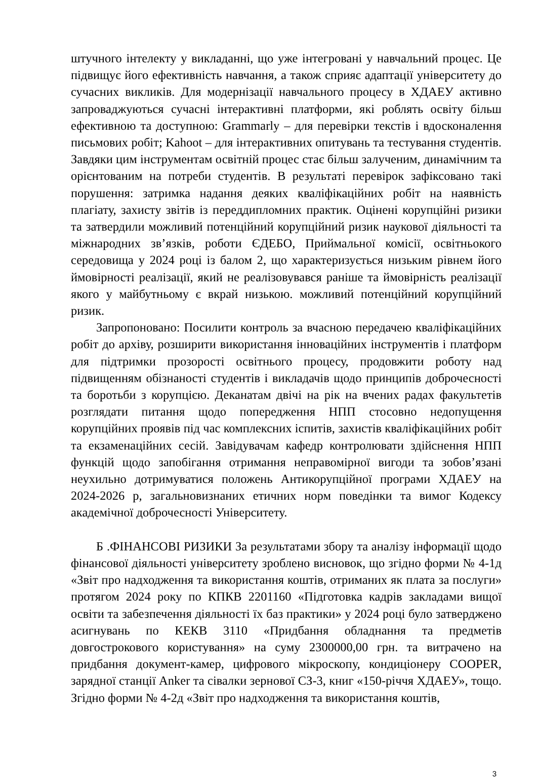штучного інтелекту у викладанні, що уже інтегровані у навчальний процес. Це підвищує його ефективність навчання, а також сприяє адаптації університету до сучасних викликів. Для модернізації навчального процесу в ХДАЕУ активно запроваджуються сучасні інтерактивні платформи, які роблять освіту більш ефективною та доступною: Grammarly – для перевірки текстів і вдосконалення письмових робіт; Kahoot – для інтерактивних опитувань та тестування студентів. Завдяки цим інструментам освітній процес стає більш залученим, динамічним та орієнтованим на потреби студентів. В результаті перевірок зафіксовано такі порушення: затримка надання деяких кваліфікаційних робіт на наявність плагіату, захисту звітів із переддипломних практик. Оцінені корупційні ризики та затвердили можливий потенційний корупційний ризик наукової діяльності та міжнародних зв’язків, роботи ЄДЕБО, Приймальної комісії, освітньокого середовища у 2024 році із балом 2, що характеризується низьким рівнем його ймовірності реалізації, який не реалізовувався раніше та ймовірність реалізації якого у майбутньому є вкрай низькою. можливий потенційний корупційний ризик.
Запропоновано: Посилити контроль за вчасною передачею кваліфікаційних робіт до архіву, розширити використання інноваційних інструментів і платформ для підтримки прозорості освітнього процесу, продовжити роботу над підвищенням обізнаності студентів і викладачів щодо принципів доброчесності та боротьби з корупцією. Деканатам двічі на рік на вчених радах факультетів розглядати питання щодо попередження НПП стосовно недопущення корупційних проявів під час комплексних іспитів, захистів кваліфікаційних робіт та екзаменаційних сесій. Завідувачам кафедр контролювати здійснення НПП функцій щодо запобігання отримання неправомірної вигоди та зобов’язані неухильно дотримуватися положень Антикорупційної програми ХДАЕУ на 2024-2026 р, загальновизнаних етичних норм поведінки та вимог Кодексу академічної доброчесності Університету.
Б .ФІНАНСОВІ РИЗИКИ За результатами збору та аналізу інформації щодо фінансової діяльності університету зроблено висновок, що згідно форми № 4-1д «Звіт про надходження та використання коштів, отриманих як плата за послуги» протягом 2024 року по КПКВ 2201160 «Підготовка кадрів закладами вищої освіти та забезпечення діяльності їх баз практики» у 2024 році було затверджено асигнувань по КЕКВ 3110 «Придбання обладнання та предметів довгострокового користування» на суму 2300000,00 грн. та витрачено на придбання документ-камер, цифрового мікроскопу, кондиціонеру COOPER, зарядної станції Anker та сівалки зернової СЗ-3, книг «150-річчя ХДАЕУ», тощо. Згідно форми № 4-2д «Звіт про надходження та використання коштів,
3